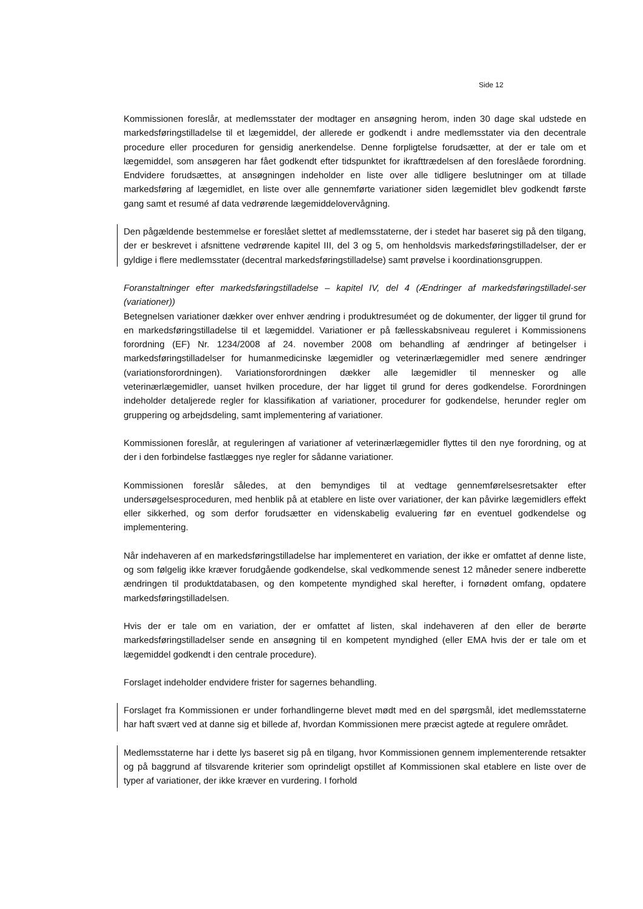Side 12
Kommissionen foreslår, at medlemsstater der modtager en ansøgning herom, inden 30 dage skal udstede en markedsføringstilladelse til et lægemiddel, der allerede er godkendt i andre medlemsstater via den decentrale procedure eller proceduren for gensidig anerkendelse. Denne forpligtelse forudsætter, at der er tale om et lægemiddel, som ansøgeren har fået godkendt efter tidspunktet for ikrafttrædelsen af den foreslåede forordning. Endvidere forudsættes, at ansøgningen indeholder en liste over alle tidligere beslutninger om at tillade markedsføring af lægemidlet, en liste over alle gennemførte variationer siden lægemidlet blev godkendt første gang samt et resumé af data vedrørende lægemiddelovervågning.
Den pågældende bestemmelse er foreslået slettet af medlemsstaterne, der i stedet har baseret sig på den tilgang, der er beskrevet i afsnittene vedrørende kapitel III, del 3 og 5, om henholdsvis markedsføringstilladelser, der er gyldige i flere medlemsstater (decentral markedsføringstilladelse) samt prøvelse i koordinationsgruppen.
Foranstaltninger efter markedsføringstilladelse – kapitel IV, del 4 (Ændringer af markedsføringstilladel-ser (variationer))
Betegnelsen variationer dækker over enhver ændring i produktresuméet og de dokumenter, der ligger til grund for en markedsføringstilladelse til et lægemiddel. Variationer er på fællesskabsniveau reguleret i Kommissionens forordning (EF) Nr. 1234/2008 af 24. november 2008 om behandling af ændringer af betingelser i markedsføringstilladelser for humanmedicinske lægemidler og veterinærlægemidler med senere ændringer (variationsforordningen). Variationsforordningen dækker alle lægemidler til mennesker og alle veterinærlægemidler, uanset hvilken procedure, der har ligget til grund for deres godkendelse. Forordningen indeholder detaljerede regler for klassifikation af variationer, procedurer for godkendelse, herunder regler om gruppering og arbejdsdeling, samt implementering af variationer.
Kommissionen foreslår, at reguleringen af variationer af veterinærlægemidler flyttes til den nye forordning, og at der i den forbindelse fastlægges nye regler for sådanne variationer.
Kommissionen foreslår således, at den bemyndiges til at vedtage gennemførelsesretsakter efter undersøgelsesproceduren, med henblik på at etablere en liste over variationer, der kan påvirke lægemidlers effekt eller sikkerhed, og som derfor forudsætter en videnskabelig evaluering før en eventuel godkendelse og implementering.
Når indehaveren af en markedsføringstilladelse har implementeret en variation, der ikke er omfattet af denne liste, og som følgelig ikke kræver forudgående godkendelse, skal vedkommende senest 12 måneder senere indberette ændringen til produktdatabasen, og den kompetente myndighed skal herefter, i fornødent omfang, opdatere markedsføringstilladelsen.
Hvis der er tale om en variation, der er omfattet af listen, skal indehaveren af den eller de berørte markedsføringstilladelser sende en ansøgning til en kompetent myndighed (eller EMA hvis der er tale om et lægemiddel godkendt i den centrale procedure).
Forslaget indeholder endvidere frister for sagernes behandling.
Forslaget fra Kommissionen er under forhandlingerne blevet mødt med en del spørgsmål, idet medlemsstaterne har haft svært ved at danne sig et billede af, hvordan Kommissionen mere præcist agtede at regulere området.
Medlemsstaterne har i dette lys baseret sig på en tilgang, hvor Kommissionen gennem implementerende retsakter og på baggrund af tilsvarende kriterier som oprindeligt opstillet af Kommissionen skal etablere en liste over de typer af variationer, der ikke kræver en vurdering. I forhold